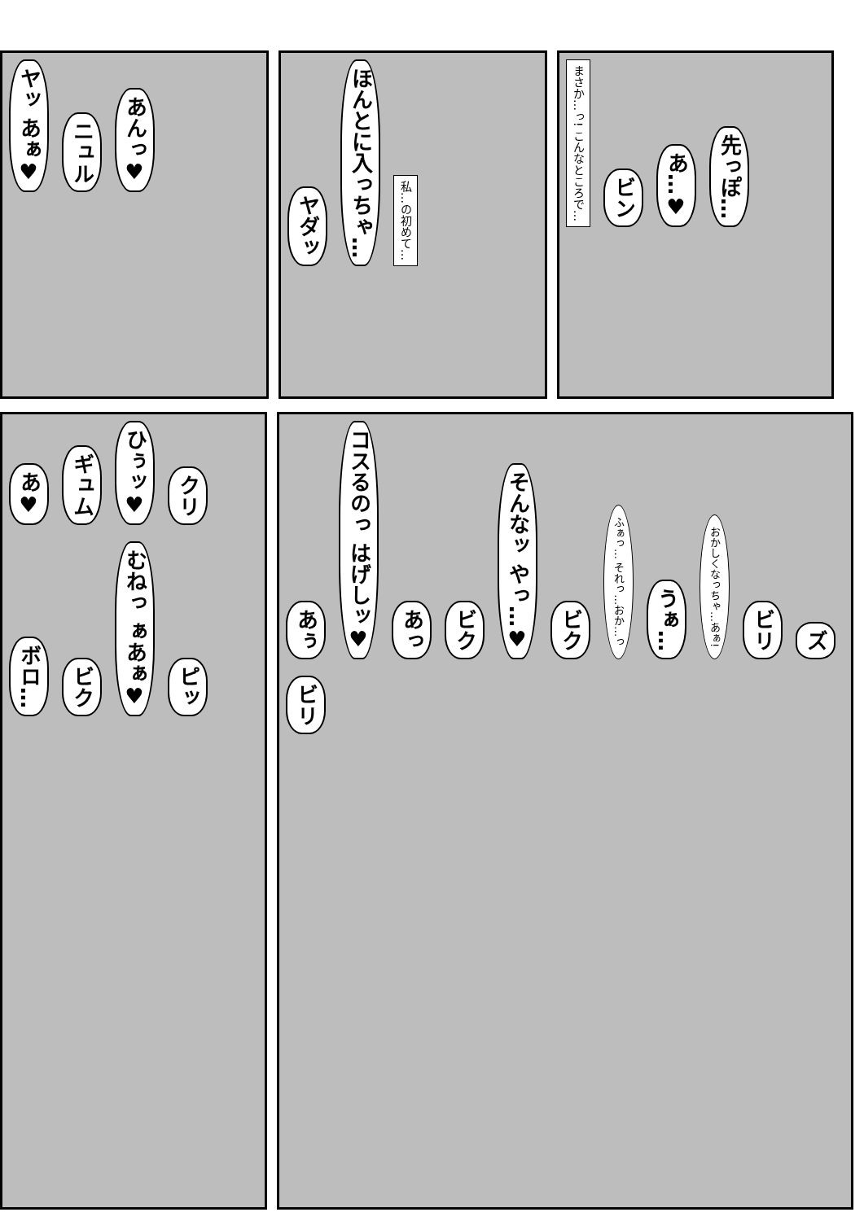ヤッ あぁ♥ ニュル あんっ♥
ヤダッ ほんとに入っちゃ… 私…の初めて…
まさか…っ! こんなところで… ビン あ…♥ 先っぽ…
あ♥ ギュム ひぅッ♥ クリ ボロ… ビク むねっ ぁあぁ♥ ピッ
あぅ コスるのっ はげしッ♥ あっ ビク そんなッ やっ…♥ ビク ふぁっ… それっ…おか…っ うぁ… おかしくなっちゃ…あぁ! ビリ ズ ビリ